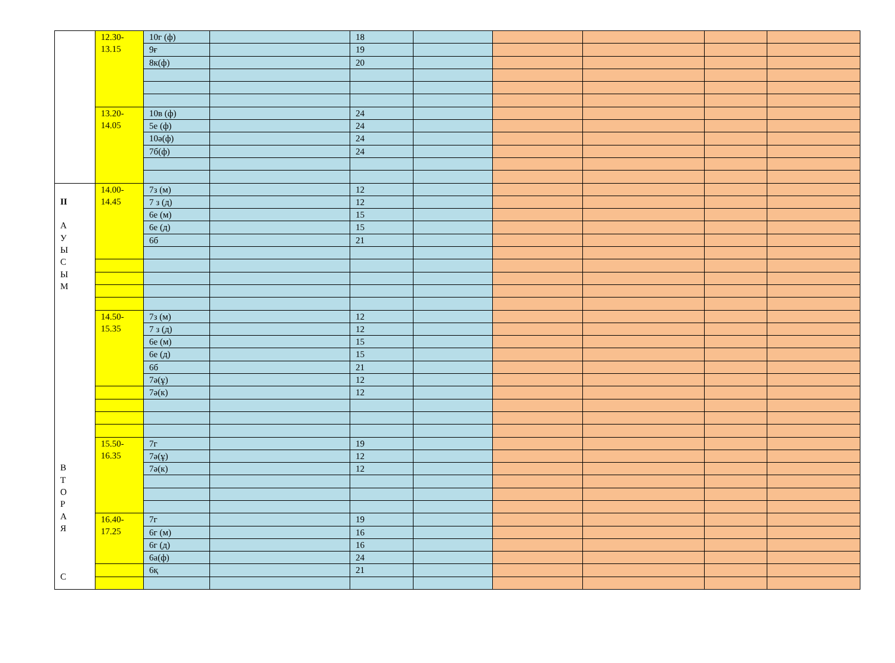| | 12.30- 13.15 | 10г (ф) | | 18 | | | | | |
| | | 9ғ | | 19 | | | | | |
| | | 8к(ф) | | 20 | | | | | |
| | 13.20- 14.05 | 10в (ф) | | 24 | | | | | |
| | | 5е (ф) | | 24 | | | | | |
| | | 10ә(ф) | | 24 | | | | | |
| | | 7б(ф) | | 24 | | | | | |
| II А У Ы С Ы М В Т О Р А Я С | 14.00- 14.45 | 7з (м) | | 12 | | | | | |
| | | 7 з (д) | | 12 | | | | | |
| | | 6е (м) | | 15 | | | | | |
| | | 6е (д) | | 15 | | | | | |
| | | 6б | | 21 | | | | | |
| | 14.50- 15.35 | 7з (м) | | 12 | | | | | |
| | | 7 з (д) | | 12 | | | | | |
| | | 6е (м) | | 15 | | | | | |
| | | 6е (д) | | 15 | | | | | |
| | | 6б | | 21 | | | | | |
| | | 7ә(ұ) | | 12 | | | | | |
| | | 7ә(к) | | 12 | | | | | |
| | 15.50- 16.35 | 7г | | 19 | | | | | |
| | | 7ә(ұ) | | 12 | | | | | |
| | | 7ә(к) | | 12 | | | | | |
| | 16.40- 17.25 | 7г | | 19 | | | | | |
| | | 6г (м) | | 16 | | | | | |
| | | 6г (д) | | 16 | | | | | |
| | | 6а(ф) | | 24 | | | | | |
| | | 6қ | | 21 | | | | | |